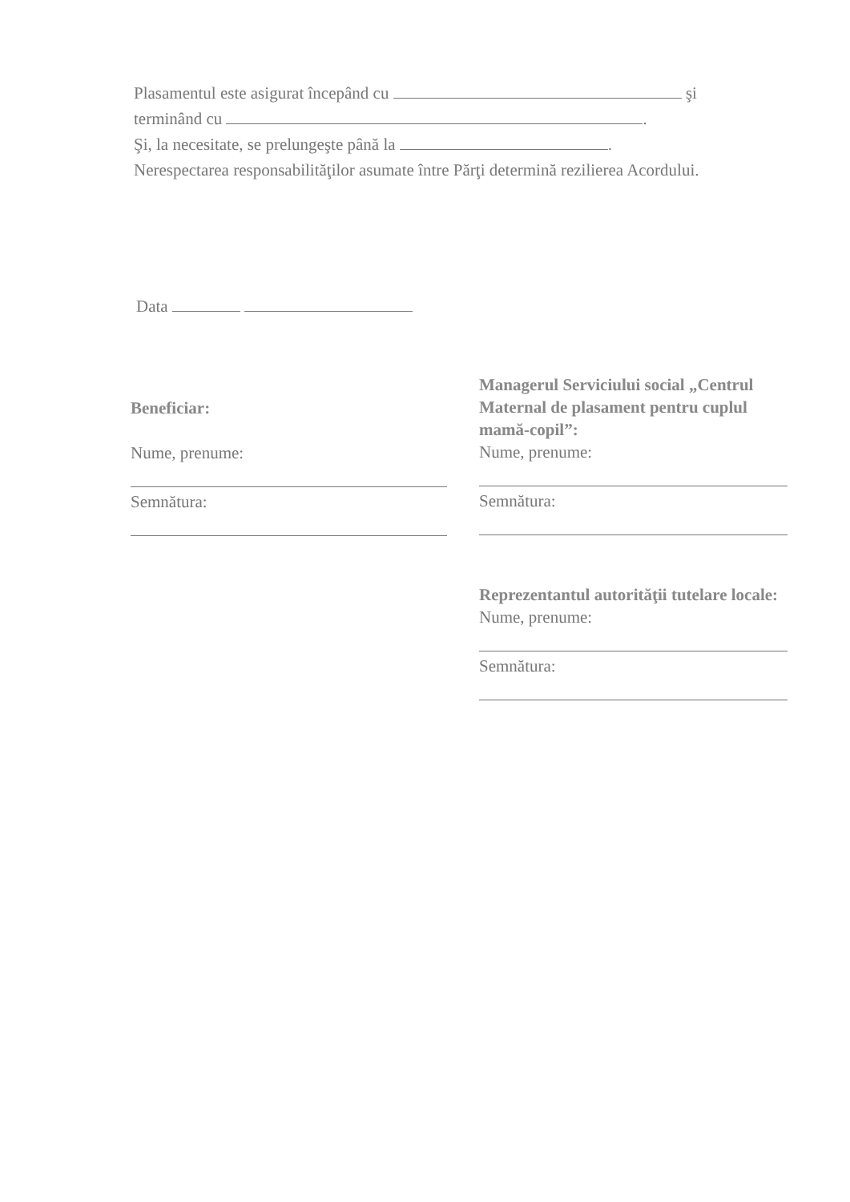Plasamentul este asigurat începând cu şi
terminând cu .
Şi, la necesitate, se prelungeşte până la .
Nerespectarea responsabilităţilor asumate între Părţi determină rezilierea Acordului.
Data
Beneficiar:
Nume, prenume:
Semnătura:
Managerul Serviciului social „Centrul Maternal de plasament pentru cuplul mamă-copil”:
Nume, prenume:
Semnătura:
Reprezentantul autorităţii tutelare locale:
Nume, prenume:
Semnătura: